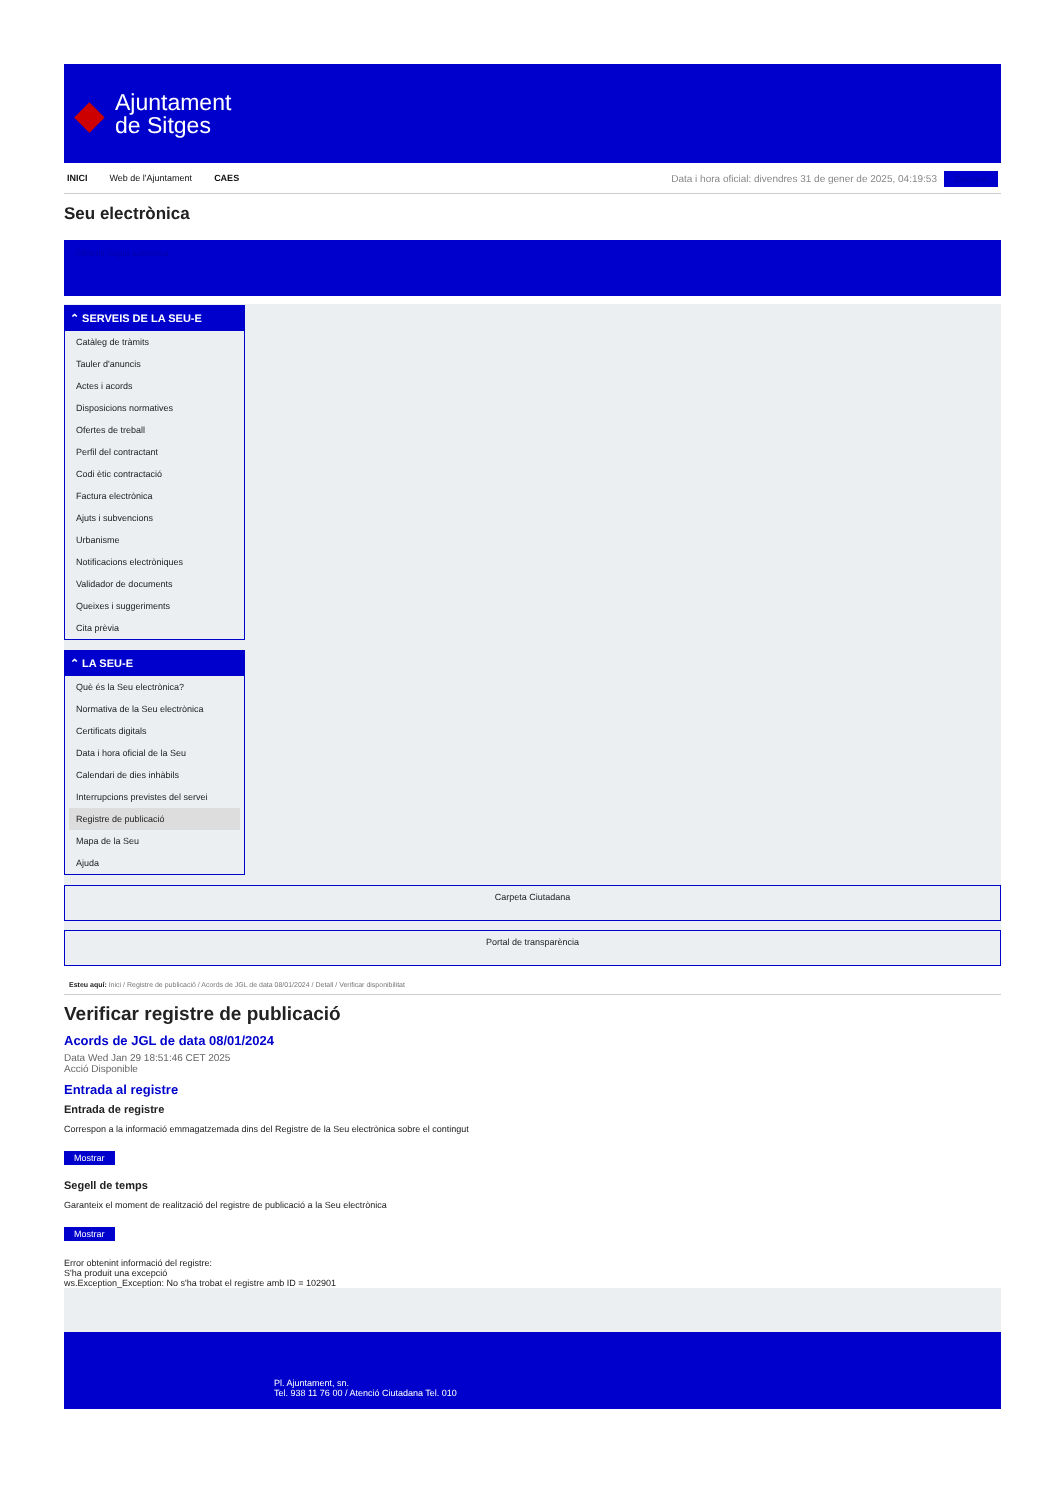◆
Ajuntament
de Sitges
INICI Web de l'Ajuntament CAES
Data i hora oficial: divendres 31 de gener de 2025, 04:19:53 Directori
Seu electrònica
Obtenir còpia autèntica
⌃ SERVEIS DE LA SEU-E
Catàleg de tràmits
Tauler d'anuncis
Actes i acords
Disposicions normatives
Ofertes de treball
Perfil del contractant
Codi ètic contractació
Factura electrònica
Ajuts i subvencions
Urbanisme
Notificacions electròniques
Validador de documents
Queixes i suggeriments
Cita prèvia
⌃ LA SEU-E
Què és la Seu electrònica?
Normativa de la Seu electrònica
Certificats digitals
Data i hora oficial de la Seu
Calendari de dies inhàbils
Interrupcions previstes del servei
Registre de publicació
Mapa de la Seu
Ajuda
Carpeta Ciutadana
Portal de transparència
Esteu aquí: Inici / Registre de publicació / Acords de JGL de data 08/01/2024 / Detall / Verificar disponibilitat
Verificar registre de publicació
Acords de JGL de data 08/01/2024
Data Wed Jan 29 18:51:46 CET 2025
Acció Disponible
Entrada al registre
Entrada de registre
Correspon a la informació emmagatzemada dins del Registre de la Seu electrònica sobre el contingut
Mostrar
Segell de temps
Garanteix el moment de realització del registre de publicació a la Seu electrònica
Mostrar
Error obtenint informació del registre:
S'ha produit una excepció
ws.Exception_Exception: No s'ha trobat el registre amb ID = 102901
Pl. Ajuntament, sn.
Tel. 938 11 76 00 / Atenció Ciutadana Tel. 010